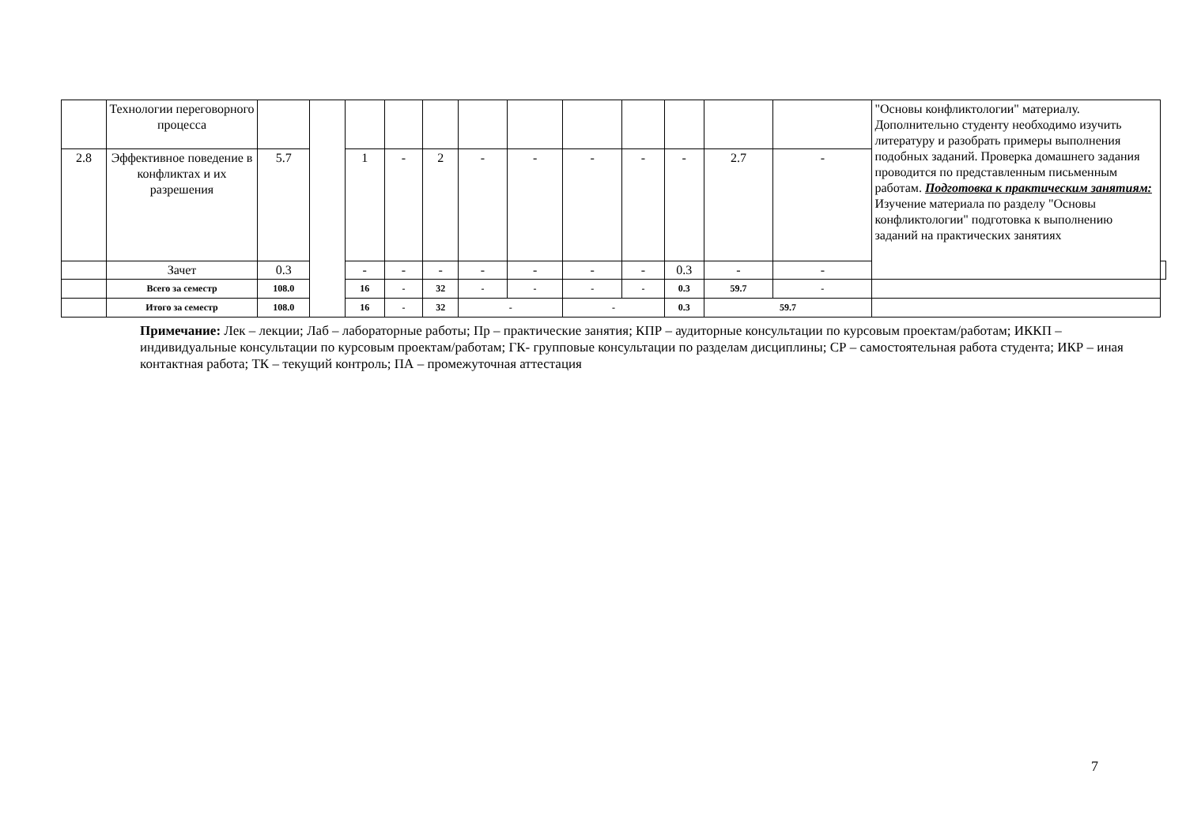| | Технологии переговорного процесса | | | | | | | | | | | | | "Основы конфликтологии" материалу. Дополнительно студенту необходимо изучить литературу и разобрать примеры выполнения подобных заданий. Проверка домашнего задания проводится по представленным письменным работам. Подготовка к практическим занятиям: Изучение материала по разделу "Основы конфликтологии" подготовка к выполнению заданий на практических занятиях | |
| 2.8 | Эффективное поведение в конфликтах и их разрешения | 5.7 | | 1 | - | 2 | - | - | - | - | - | 2.7 | - | | |
| | Зачет | 0.3 | | - | - | - | - | - | - | - | 0.3 | - | - | | |
| | Всего за семестр | 108.0 | | 16 | - | 32 | - | - | - | - | 0.3 | 59.7 | - | | |
| | Итого за семестр | 108.0 | | 16 | - | 32 | - | | - | | 0.3 | 59.7 | | | |
Примечание: Лек – лекции; Лаб – лабораторные работы; Пр – практические занятия; КПР – аудиторные консультации по курсовым проектам/работам; ИККП – индивидуальные консультации по курсовым проектам/работам; ГК- групповые консультации по разделам дисциплины; СР – самостоятельная работа студента; ИКР – иная контактная работа; ТК – текущий контроль; ПА – промежуточная аттестация
7